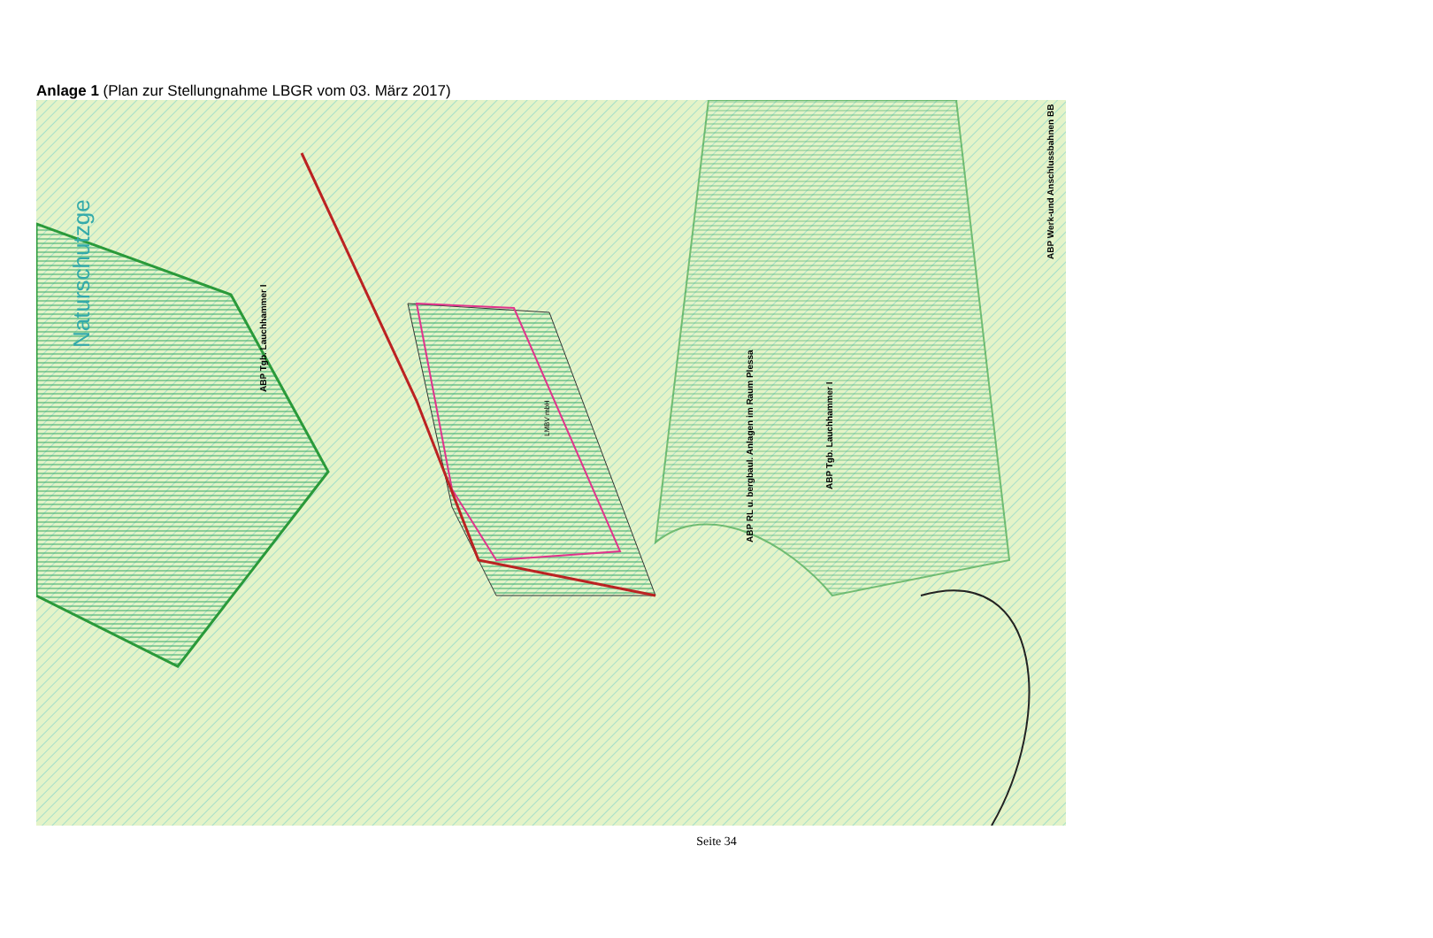Anlage 1 (Plan zur Stellungnahme LBGR vom 03. März 2017)
ABP Tgb. Lauchhammer I
LMBV mbH
ABP RL u. bergbaul. Anlagen im Raum Plessa
ABP Tgb. Lauchhammer I
ABP Werk-und Anschlussbahnen BB
Naturschutzge
Seite 34